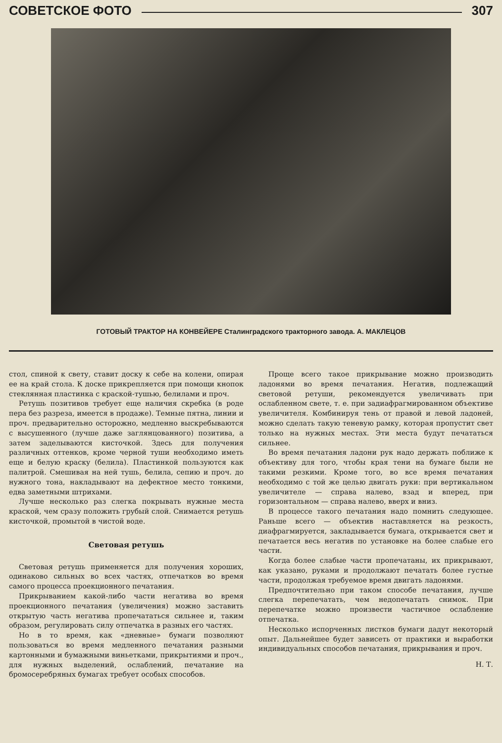СОВЕТСКОЕ ФОТО 307
ГОТОВЫЙ ТРАКТОР НА КОНВЕЙЕРЕ Сталинградского тракторного завода. А. МАКЛЕЦОВ
стол, спиной к свету, ставит доску к себе на колени, опирая ее на край стола. К доске прикрепляется при помощи кнопок стеклянная пластинка с краской-тушью, белилами и проч.
Ретушь позитивов требует еще наличия скребка (в роде пера без разреза, имеется в продаже). Темные пятна, линии и проч. предварительно осторожно, медленно выскребываются с высушенного (лучше даже заглянцованного) позитива, а затем заделываются кисточкой. Здесь для получения различных оттенков, кроме черной туши необходимо иметь еще и белую краску (белила). Пластинкой пользуются как палитрой. Смешивая на ней тушь, белила, сепию и проч. до нужного тона, накладывают на дефектное место тонкими, едва заметными штрихами.
Лучше несколько раз слегка покрывать нужные места краской, чем сразу положить грубый слой. Снимается ретушь кисточкой, промытой в чистой воде.
Световая ретушь
Световая ретушь применяется для получения хороших, одинаково сильных во всех частях, отпечатков во время самого процесса проекционного печатания.
Прикрыванием какой-либо части негатива во время проекционного печатания (увеличения) можно заставить открытую часть негатива пропечататься сильнее и, таким образом, регулировать силу отпечатка в разных его частях.
Но в то время, как «дневные» бумаги позволяют пользоваться во время медленного печатания разными картонными и бумажными виньетками, прикрытиями и проч., для нужных выделений, ослаблений, печатание на бромосеребряных бумагах требует особых способов.
Проще всего такое прикрывание можно производить ладонями во время печатания. Негатив, подлежащий световой ретуши, рекомендуется увеличивать при ослабленном свете, т. е. при задиафрагмированном объективе увеличителя. Комбинируя тень от правой и левой ладоней, можно сделать такую теневую рамку, которая пропустит свет только на нужных местах. Эти места будут печататься сильнее.
Во время печатания ладони рук надо держать поближе к объективу для того, чтобы края тени на бумаге были не такими резкими. Кроме того, во все время печатания необходимо с той же целью двигать руки: при вертикальном увеличителе — справа налево, взад и вперед, при горизонтальном — справа налево, вверх и вниз.
В процессе такого печатания надо помнить следующее. Раньше всего — объектив наставляется на резкость, диафрагмируется, закладывается бумага, открывается свет и печатается весь негатив по установке на более слабые его части.
Когда более слабые части пропечатаны, их прикрывают, как указано, руками и продолжают печатать более густые части, продолжая требуемое время двигать ладонями.
Предпочтительно при таком способе печатания, лучше слегка перепечатать, чем недопечатать снимок. При перепечатке можно произвести частичное ослабление отпечатка.
Несколько испорченных листков бумаги дадут некоторый опыт. Дальнейшее будет зависеть от практики и выработки индивидуальных способов печатания, прикрывания и проч.
Н. Т.